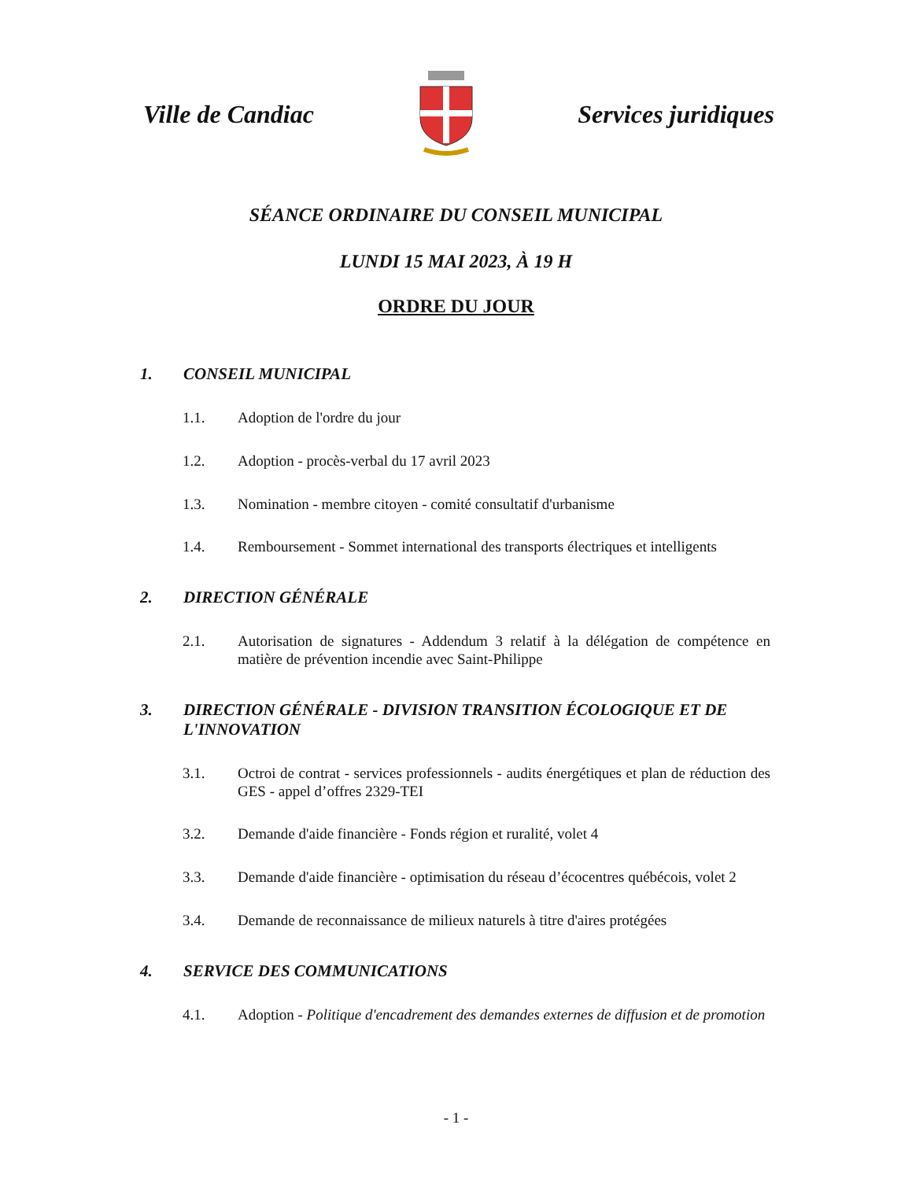Ville de Candiac Services juridiques
SÉANCE ORDINAIRE DU CONSEIL MUNICIPAL
LUNDI 15 MAI 2023, À 19 H
ORDRE DU JOUR
1. CONSEIL MUNICIPAL
1.1. Adoption de l'ordre du jour
1.2. Adoption - procès-verbal du 17 avril 2023
1.3. Nomination - membre citoyen - comité consultatif d'urbanisme
1.4. Remboursement - Sommet international des transports électriques et intelligents
2. DIRECTION GÉNÉRALE
2.1. Autorisation de signatures - Addendum 3 relatif à la délégation de compétence en matière de prévention incendie avec Saint-Philippe
3. DIRECTION GÉNÉRALE - DIVISION TRANSITION ÉCOLOGIQUE ET DE L'INNOVATION
3.1. Octroi de contrat - services professionnels - audits énergétiques et plan de réduction des GES - appel d’offres 2329-TEI
3.2. Demande d'aide financière - Fonds région et ruralité, volet 4
3.3. Demande d'aide financière - optimisation du réseau d’écocentres québécois, volet 2
3.4. Demande de reconnaissance de milieux naturels à titre d'aires protégées
4. SERVICE DES COMMUNICATIONS
4.1. Adoption - Politique d'encadrement des demandes externes de diffusion et de promotion
- 1 -